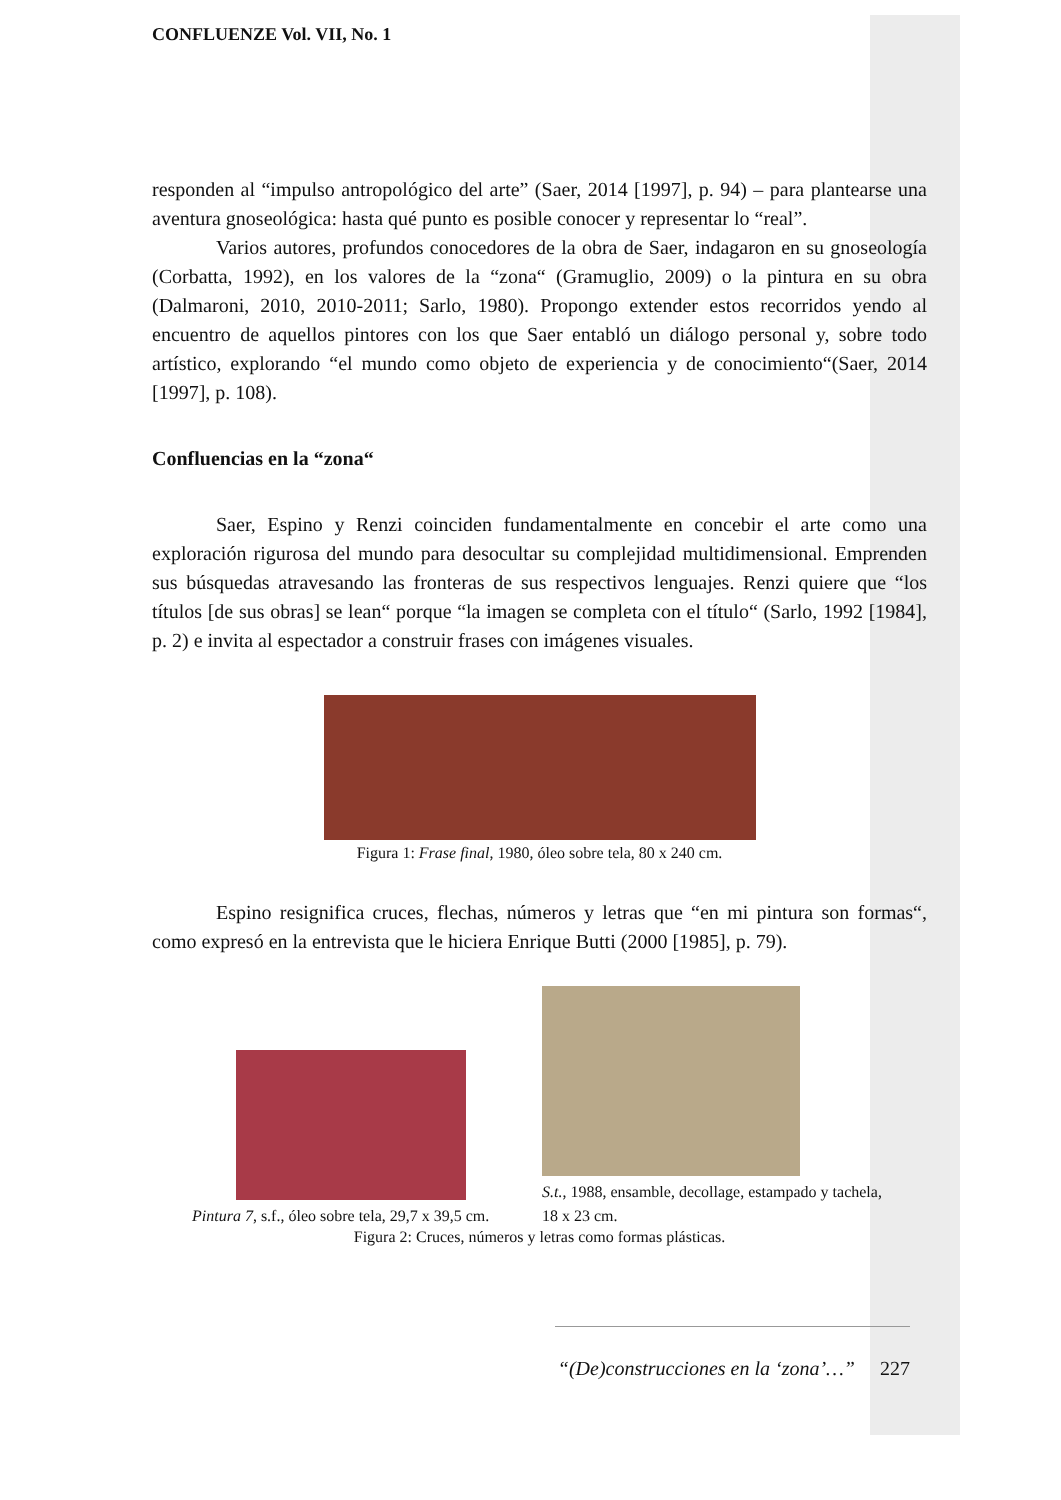CONFLUENZE Vol. VII, No. 1
responden al “impulso antropológico del arte” (Saer, 2014 [1997], p. 94) – para plantearse una aventura gnoseológica: hasta qué punto es posible conocer y representar lo “real”.
Varios autores, profundos conocedores de la obra de Saer, indagaron en su gnoseología (Corbatta, 1992), en los valores de la “zona“ (Gramuglio, 2009) o la pintura en su obra (Dalmaroni, 2010, 2010-2011; Sarlo, 1980). Propongo extender estos recorridos yendo al encuentro de aquellos pintores con los que Saer entabló un diálogo personal y, sobre todo artístico, explorando “el mundo como objeto de experiencia y de conocimiento“(Saer, 2014 [1997], p. 108).
Confluencias en la “zona“
Saer, Espino y Renzi coinciden fundamentalmente en concebir el arte como una exploración rigurosa del mundo para desocultar su complejidad multidimensional. Emprenden sus búsquedas atravesando las fronteras de sus respectivos lenguajes. Renzi quiere que “los títulos [de sus obras] se lean“ porque “la imagen se completa con el título“ (Sarlo, 1992 [1984], p. 2) e invita al espectador a construir frases con imágenes visuales.
Figura 1: Frase final, 1980, óleo sobre tela, 80 x 240 cm.
Espino resignifica cruces, flechas, números y letras que “en mi pintura son formas“, como expresó en la entrevista que le hiciera Enrique Butti (2000 [1985], p. 79).
Pintura 7, s.f., óleo sobre tela, 29,7 x 39,5 cm.
S.t., 1988, ensamble, decollage, estampado y tachela, 18 x 23 cm.
Figura 2: Cruces, números y letras como formas plásticas.
“(De)construcciones en la ‘zona’…” 227